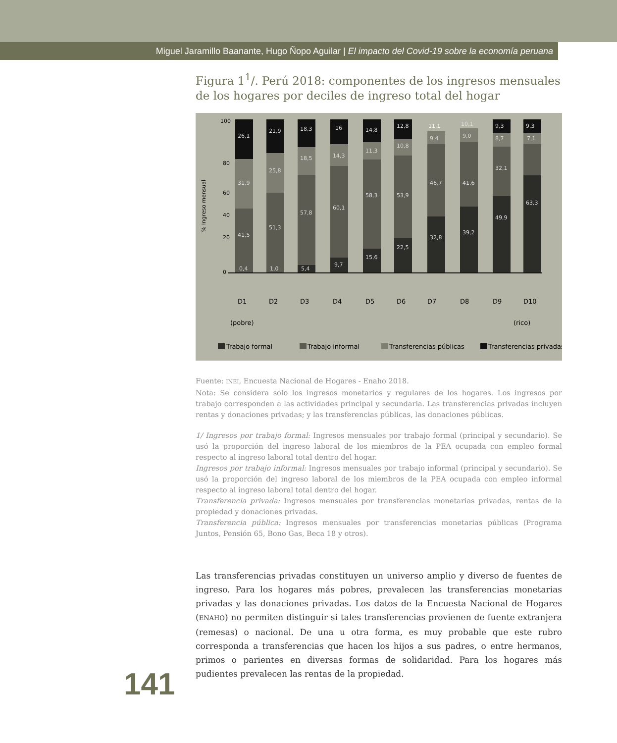Miguel Jaramillo Baanante, Hugo Ñopo Aguilar | El impacto del Covid-19 sobre la economía peruana
Figura 1<sup>1</sup>/. Perú 2018: componentes de los ingresos mensuales de los hogares por deciles de ingreso total del hogar
100
80
60
40
20
0
% Ingreso mensual
26,1
31,9
41,5
0,4
21,9
25,8
51,3
1,0
18,3
18,5
57,8
5,4
16
14,3
60,1
9,7
14,8
11,3
58,3
15,6
12,8
10,8
53,9
22,5
11,1
9,4
46,7
32,8
10,1
9,0
41,6
39,2
9,3
8,7
32,1
49,9
9,3
7,1
63,3
D1
D2
D3
D4
D5
D6
D7
D8
D9
D10
(pobre)
(rico)
Trabajo formal
Trabajo informal
Transferencias públicas
Transferencias privadas
Fuente: INEI, Encuesta Nacional de Hogares - Enaho 2018.
Nota: Se considera solo los ingresos monetarios y regulares de los hogares. Los ingresos por trabajo corresponden a las actividades principal y secundaria. Las transferencias privadas incluyen rentas y donaciones privadas; y las transferencias públicas, las donaciones públicas.
1/ Ingresos por trabajo formal: Ingresos mensuales por trabajo formal (principal y secundario). Se usó la proporción del ingreso laboral de los miembros de la PEA ocupada con empleo formal respecto al ingreso laboral total dentro del hogar.
Ingresos por trabajo informal: Ingresos mensuales por trabajo informal (principal y secundario). Se usó la proporción del ingreso laboral de los miembros de la PEA ocupada con empleo informal respecto al ingreso laboral total dentro del hogar.
Transferencia privada: Ingresos mensuales por transferencias monetarias privadas, rentas de la propiedad y donaciones privadas.
Transferencia pública: Ingresos mensuales por transferencias monetarias públicas (Programa Juntos, Pensión 65, Bono Gas, Beca 18 y otros).
Las transferencias privadas constituyen un universo amplio y diverso de fuentes de ingreso. Para los hogares más pobres, prevalecen las transferencias monetarias privadas y las donaciones privadas. Los datos de la Encuesta Nacional de Hogares (ENAHO) no permiten distinguir si tales transferencias provienen de fuente extranjera (remesas) o nacional. De una u otra forma, es muy probable que este rubro corresponda a transferencias que hacen los hijos a sus padres, o entre hermanos, primos o parientes en diversas formas de solidaridad. Para los hogares más pudientes prevalecen las rentas de la propiedad.
141